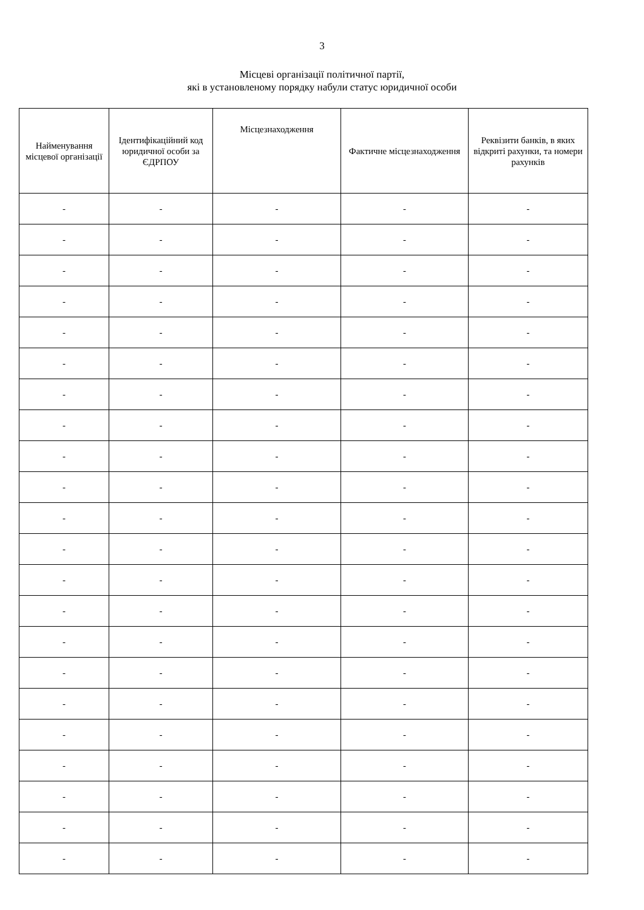3
Місцеві організації політичної партії,
які в установленому порядку набули статус юридичної особи
| Найменування місцевої організації | Ідентифікаційний код юридичної особи за ЄДРПОУ | Місцезнаходження | Фактичне місцезнаходження | Реквізити банків, в яких відкриті рахунки, та номери рахунків |
| --- | --- | --- | --- | --- |
| - | - | - | - | - |
| - | - | - | - | - |
| - | - | - | - | - |
| - | - | - | - | - |
| - | - | - | - | - |
| - | - | - | - | - |
| - | - | - | - | - |
| - | - | - | - | - |
| - | - | - | - | - |
| - | - | - | - | - |
| - | - | - | - | - |
| - | - | - | - | - |
| - | - | - | - | - |
| - | - | - | - | - |
| - | - | - | - | - |
| - | - | - | - | - |
| - | - | - | - | - |
| - | - | - | - | - |
| - | - | - | - | - |
| - | - | - | - | - |
| - | - | - | - | - |
| - | - | - | - | - |